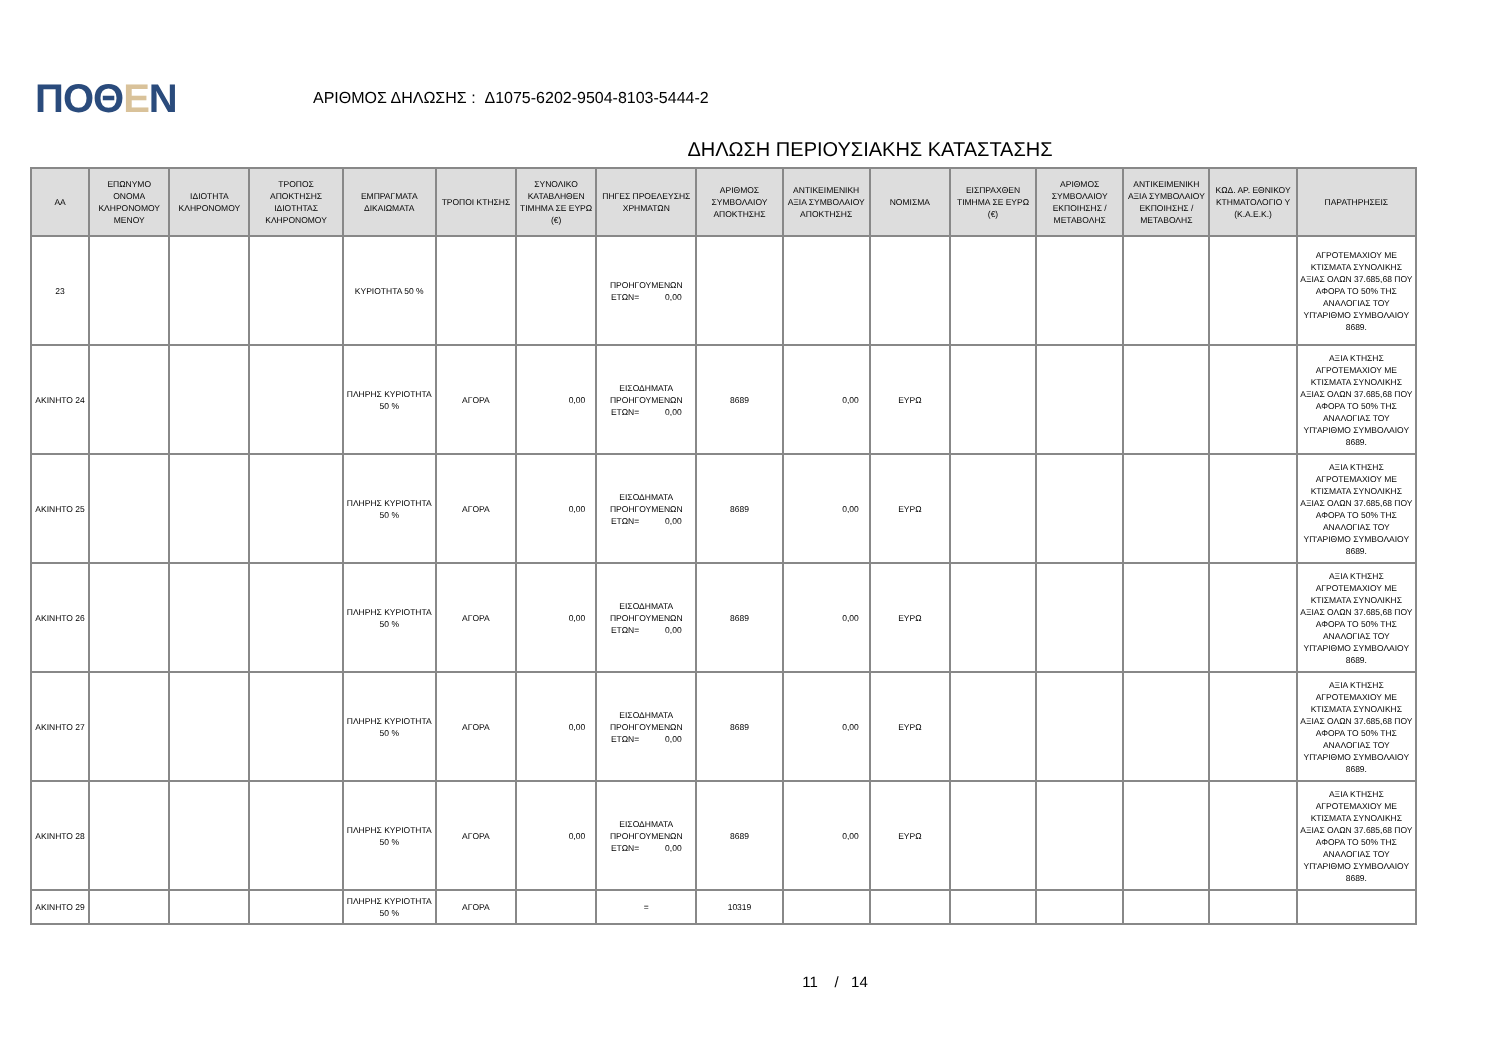ΠΟΘΕΝ
ΑΡΙΘΜΟΣ ΔΗΛΩΣΗΣ : Δ1075-6202-9504-8103-5444-2
ΔΗΛΩΣΗ ΠΕΡΙΟΥΣΙΑΚΗΣ ΚΑΤΑΣΤΑΣΗΣ
| ΑΑ | ΕΠΩΝΥΜΟ ΟΝΟΜΑ ΚΛΗΡΟΝΟΜΟΥ ΜΕΝΟΥ | ΙΔΙΟΤΗΤΑ ΚΛΗΡΟΝΟΜΟΥ | ΤΡΟΠΟΣ ΑΠΟΚΤΗΣΗΣ ΙΔΙΟΤΗΤΑΣ ΚΛΗΡΟΝΟΜΟΥ | ΕΜΠΡΑΓΜΑΤΑ ΔΙΚΑΙΩΜΑΤΑ | ΤΡΟΠΟΙ ΚΤΗΣΗΣ | ΣΥΝΟΛΙΚΟ ΚΑΤΑΒΛΗΘΕΝ ΤΙΜΗΜΑ ΣΕ ΕΥΡΩ (€) | ΠΗΓΕΣ ΠΡΟΕΛΕΥΣΗΣ ΧΡΗΜΑΤΩΝ | ΑΡΙΘΜΟΣ ΣΥΜΒΟΛΑΙΟΥ ΑΠΟΚΤΗΣΗΣ | ΑΝΤΙΚΕΙΜΕΝΙΚΗ ΑΞΙΑ ΣΥΜΒΟΛΑΙΟΥ ΑΠΟΚΤΗΣΗΣ | ΝΟΜΙΣΜΑ | ΕΙΣΠΡΑΧΘΕΝ ΤΙΜΗΜΑ ΣΕ ΕΥΡΩ (€) | ΑΡΙΘΜΟΣ ΣΥΜΒΟΛΑΙΟΥ ΕΚΠΟΙΗΣΗΣ /ΜΕΤΑΒΟΛΗΣ | ΑΝΤΙΚΕΙΜΕΝΙΚΗ ΑΞΙΑ ΣΥΜΒΟΛΑΙΟΥ ΕΚΠΟΙΗΣΗΣ / ΜΕΤΑΒΟΛΗΣ | ΚΩΔ. ΑΡ. ΕΘΝΙΚΟΥ ΚΤΗΜΑΤΟΛΟΓΙΟ Υ (Κ.Α.Ε.Κ.) | ΠΑΡΑΤΗΡΗΣΕΙΣ |
| --- | --- | --- | --- | --- | --- | --- | --- | --- | --- | --- | --- | --- | --- | --- | --- |
| 23 | | | | ΚΥΡΙΟΤΗΤΑ 50 % | | | ΠΡΟΗΓΟΥΜΕΝΩΝ ΕΤΩΝ= 0,00 | | | | | | | | ΑΓΡΟΤΕΜΑΧΙΟΥ ΜΕ ΚΤΙΣΜΑΤΑ ΣΥΝΟΛΙΚΗΣ ΑΞΙΑΣ ΟΛΩΝ 37.685,68 ΠΟΥ ΑΦΟΡΑ ΤΟ 50% ΤΗΣ ΑΝΑΛΟΓΙΑΣ ΤΟΥ ΥΠ'ΑΡΙΘΜΟ ΣΥΜΒΟΛΑΙΟΥ 8689. |
| ΑΚΙΝΗΤΟ 24 | | | | ΠΛΗΡΗΣ ΚΥΡΙΟΤΗΤΑ 50 % | ΑΓΟΡΑ | 0,00 | ΕΙΣΟΔΗΜΑΤΑ ΠΡΟΗΓΟΥΜΕΝΩΝ ΕΤΩΝ= 0,00 | 8689 | 0,00 | ΕΥΡΩ | | | | | ΑΞΙΑ ΚΤΗΣΗΣ ΑΓΡΟΤΕΜΑΧΙΟΥ ΜΕ ΚΤΙΣΜΑΤΑ ΣΥΝΟΛΙΚΗΣ ΑΞΙΑΣ ΟΛΩΝ 37.685,68 ΠΟΥ ΑΦΟΡΑ ΤΟ 50% ΤΗΣ ΑΝΑΛΟΓΙΑΣ ΤΟΥ ΥΠ'ΑΡΙΘΜΟ ΣΥΜΒΟΛΑΙΟΥ 8689. |
| ΑΚΙΝΗΤΟ 25 | | | | ΠΛΗΡΗΣ ΚΥΡΙΟΤΗΤΑ 50 % | ΑΓΟΡΑ | 0,00 | ΕΙΣΟΔΗΜΑΤΑ ΠΡΟΗΓΟΥΜΕΝΩΝ ΕΤΩΝ= 0,00 | 8689 | 0,00 | ΕΥΡΩ | | | | | ΑΞΙΑ ΚΤΗΣΗΣ ΑΓΡΟΤΕΜΑΧΙΟΥ ΜΕ ΚΤΙΣΜΑΤΑ ΣΥΝΟΛΙΚΗΣ ΑΞΙΑΣ ΟΛΩΝ 37.685,68 ΠΟΥ ΑΦΟΡΑ ΤΟ 50% ΤΗΣ ΑΝΑΛΟΓΙΑΣ ΤΟΥ ΥΠ'ΑΡΙΘΜΟ ΣΥΜΒΟΛΑΙΟΥ 8689. |
| ΑΚΙΝΗΤΟ 26 | | | | ΠΛΗΡΗΣ ΚΥΡΙΟΤΗΤΑ 50 % | ΑΓΟΡΑ | 0,00 | ΕΙΣΟΔΗΜΑΤΑ ΠΡΟΗΓΟΥΜΕΝΩΝ ΕΤΩΝ= 0,00 | 8689 | 0,00 | ΕΥΡΩ | | | | | ΑΞΙΑ ΚΤΗΣΗΣ ΑΓΡΟΤΕΜΑΧΙΟΥ ΜΕ ΚΤΙΣΜΑΤΑ ΣΥΝΟΛΙΚΗΣ ΑΞΙΑΣ ΟΛΩΝ 37.685,68 ΠΟΥ ΑΦΟΡΑ ΤΟ 50% ΤΗΣ ΑΝΑΛΟΓΙΑΣ ΤΟΥ ΥΠ'ΑΡΙΘΜΟ ΣΥΜΒΟΛΑΙΟΥ 8689. |
| ΑΚΙΝΗΤΟ 27 | | | | ΠΛΗΡΗΣ ΚΥΡΙΟΤΗΤΑ 50 % | ΑΓΟΡΑ | 0,00 | ΕΙΣΟΔΗΜΑΤΑ ΠΡΟΗΓΟΥΜΕΝΩΝ ΕΤΩΝ= 0,00 | 8689 | 0,00 | ΕΥΡΩ | | | | | ΑΞΙΑ ΚΤΗΣΗΣ ΑΓΡΟΤΕΜΑΧΙΟΥ ΜΕ ΚΤΙΣΜΑΤΑ ΣΥΝΟΛΙΚΗΣ ΑΞΙΑΣ ΟΛΩΝ 37.685,68 ΠΟΥ ΑΦΟΡΑ ΤΟ 50% ΤΗΣ ΑΝΑΛΟΓΙΑΣ ΤΟΥ ΥΠ'ΑΡΙΘΜΟ ΣΥΜΒΟΛΑΙΟΥ 8689. |
| ΑΚΙΝΗΤΟ 28 | | | | ΠΛΗΡΗΣ ΚΥΡΙΟΤΗΤΑ 50 % | ΑΓΟΡΑ | 0,00 | ΕΙΣΟΔΗΜΑΤΑ ΠΡΟΗΓΟΥΜΕΝΩΝ ΕΤΩΝ= 0,00 | 8689 | 0,00 | ΕΥΡΩ | | | | | ΑΞΙΑ ΚΤΗΣΗΣ ΑΓΡΟΤΕΜΑΧΙΟΥ ΜΕ ΚΤΙΣΜΑΤΑ ΣΥΝΟΛΙΚΗΣ ΑΞΙΑΣ ΟΛΩΝ 37.685,68 ΠΟΥ ΑΦΟΡΑ ΤΟ 50% ΤΗΣ ΑΝΑΛΟΓΙΑΣ ΤΟΥ ΥΠ'ΑΡΙΘΜΟ ΣΥΜΒΟΛΑΙΟΥ 8689. |
| ΑΚΙΝΗΤΟ 29 | | | | ΠΛΗΡΗΣ ΚΥΡΙΟΤΗΤΑ 50 % | ΑΓΟΡΑ | | = | 10319 | | | | | | | |
11 / 14